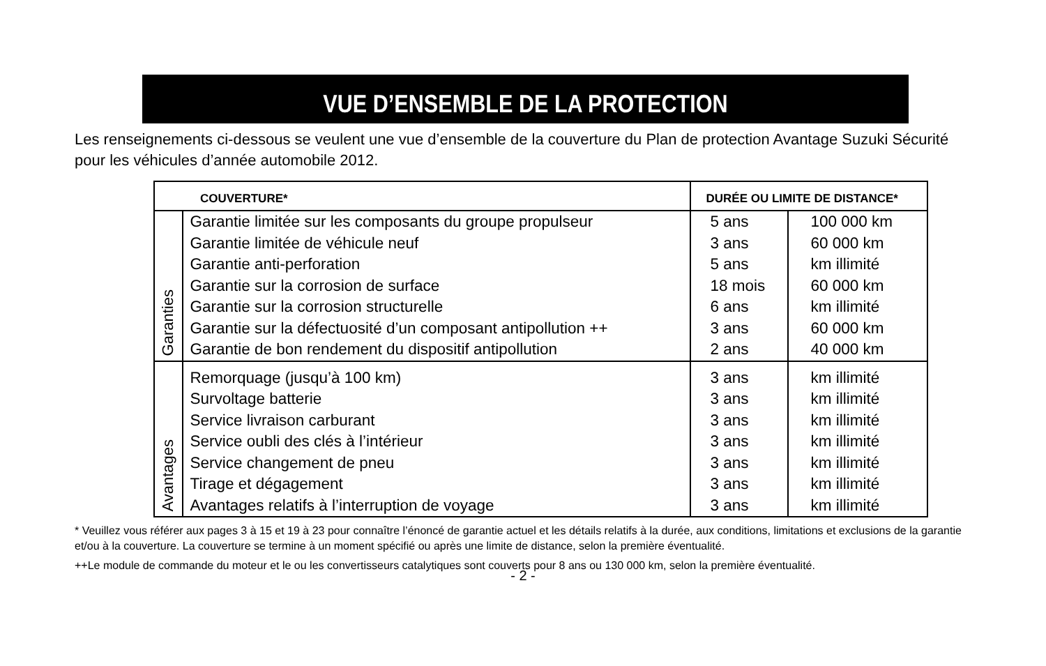VUE D’ENSEMBLE DE LA PROTECTION
Les renseignements ci-dessous se veulent une vue d’ensemble de la couverture du Plan de protection Avantage Suzuki Sécurité pour les véhicules d’année automobile 2012.
| COUVERTURE* | | DURÉE OU LIMITE DE DISTANCE* | |
| --- | --- | --- | --- |
| Garanties | Garantie limitée sur les composants du groupe propulseur Garantie limitée de véhicule neuf Garantie anti-perforation Garantie sur la corrosion de surface Garantie sur la corrosion structurelle Garantie sur la défectuosité d’un composant antipollution ++ Garantie de bon rendement du dispositif antipollution | 5 ans 3 ans 5 ans 18 mois 6 ans 3 ans 2 ans | 100 000 km 60 000 km km illimité 60 000 km km illimité 60 000 km 40 000 km |
| Avantages | Remorquage (jusqu’à 100 km) Survoltage batterie Service livraison carburant Service oubli des clés à l’intérieur Service changement de pneu Tirage et dégagement Avantages relatifs à l’interruption de voyage | 3 ans 3 ans 3 ans 3 ans 3 ans 3 ans 3 ans | km illimité km illimité km illimité km illimité km illimité km illimité km illimité |
* Veuillez vous référer aux pages 3 à 15 et 19 à 23 pour connaître l’énoncé de garantie actuel et les détails relatifs à la durée, aux conditions, limitations et exclusions de la garantie et/ou à la couverture. La couverture se termine à un moment spécifié ou après une limite de distance, selon la première éventualité.
++Le module de commande du moteur et le ou les convertisseurs catalytiques sont couverts pour 8 ans ou 130 000 km, selon la première éventualité.
- 2 -